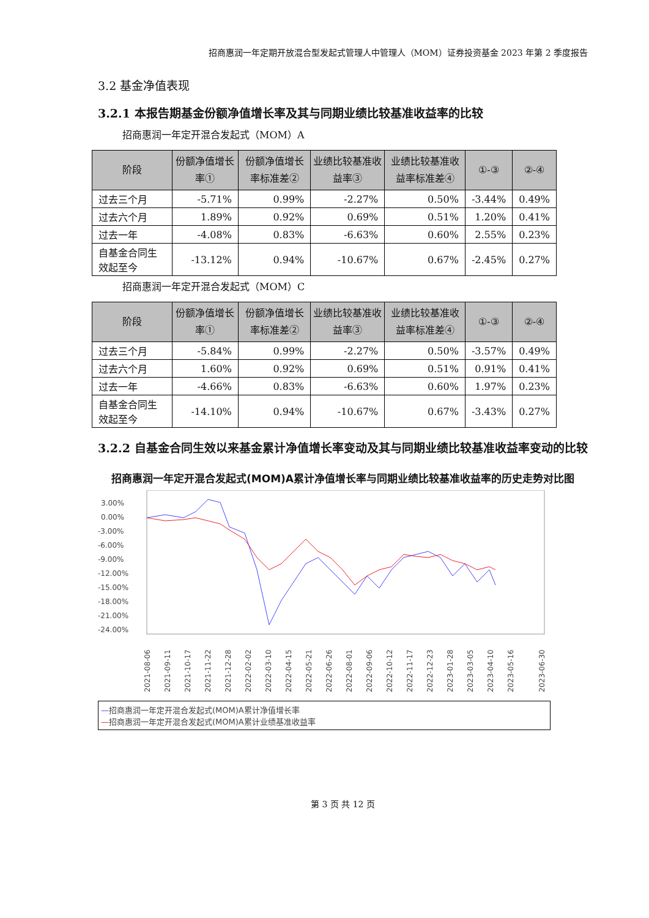招商惠润一年定期开放混合型发起式管理人中管理人（MOM）证券投资基金 2023 年第 2 季度报告
3.2 基金净值表现
3.2.1 本报告期基金份额净值增长率及其与同期业绩比较基准收益率的比较
招商惠润一年定开混合发起式（MOM）A
| 阶段 | 份额净值增长率① | 份额净值增长率标准差② | 业绩比较基准收益率③ | 业绩比较基准收益率标准差④ | ①-③ | ②-④ |
| --- | --- | --- | --- | --- | --- | --- |
| 过去三个月 | -5.71% | 0.99% | -2.27% | 0.50% | -3.44% | 0.49% |
| 过去六个月 | 1.89% | 0.92% | 0.69% | 0.51% | 1.20% | 0.41% |
| 过去一年 | -4.08% | 0.83% | -6.63% | 0.60% | 2.55% | 0.23% |
| 自基金合同生效起至今 | -13.12% | 0.94% | -10.67% | 0.67% | -2.45% | 0.27% |
招商惠润一年定开混合发起式（MOM）C
| 阶段 | 份额净值增长率① | 份额净值增长率标准差② | 业绩比较基准收益率③ | 业绩比较基准收益率标准差④ | ①-③ | ②-④ |
| --- | --- | --- | --- | --- | --- | --- |
| 过去三个月 | -5.84% | 0.99% | -2.27% | 0.50% | -3.57% | 0.49% |
| 过去六个月 | 1.60% | 0.92% | 0.69% | 0.51% | 0.91% | 0.41% |
| 过去一年 | -4.66% | 0.83% | -6.63% | 0.60% | 1.97% | 0.23% |
| 自基金合同生效起至今 | -14.10% | 0.94% | -10.67% | 0.67% | -3.43% | 0.27% |
3.2.2 自基金合同生效以来基金累计净值增长率变动及其与同期业绩比较基准收益率变动的比较
招商惠润一年定开混合发起式(MOM)A累计净值增长率与同期业绩比较基准收益率的历史走势对比图
3.00%
0.00%
-3.00%
-6.00%
-9.00%
-12.00%
-15.00%
-18.00%
-21.00%
-24.00%
2021-08-06
2021-09-11
2021-10-17
2021-11-22
2021-12-28
2022-02-02
2022-03-10
2022-04-15
2022-05-21
2022-06-26
2022-08-01
2022-09-06
2022-10-12
2022-11-17
2022-12-23
2023-01-28
2023-03-05
2023-04-10
2023-05-16
2023-06-30
—招商惠润一年定开混合发起式(MOM)A累计净值增长率
—招商惠润一年定开混合发起式(MOM)A累计业绩基准收益率
第 3 页 共 12 页